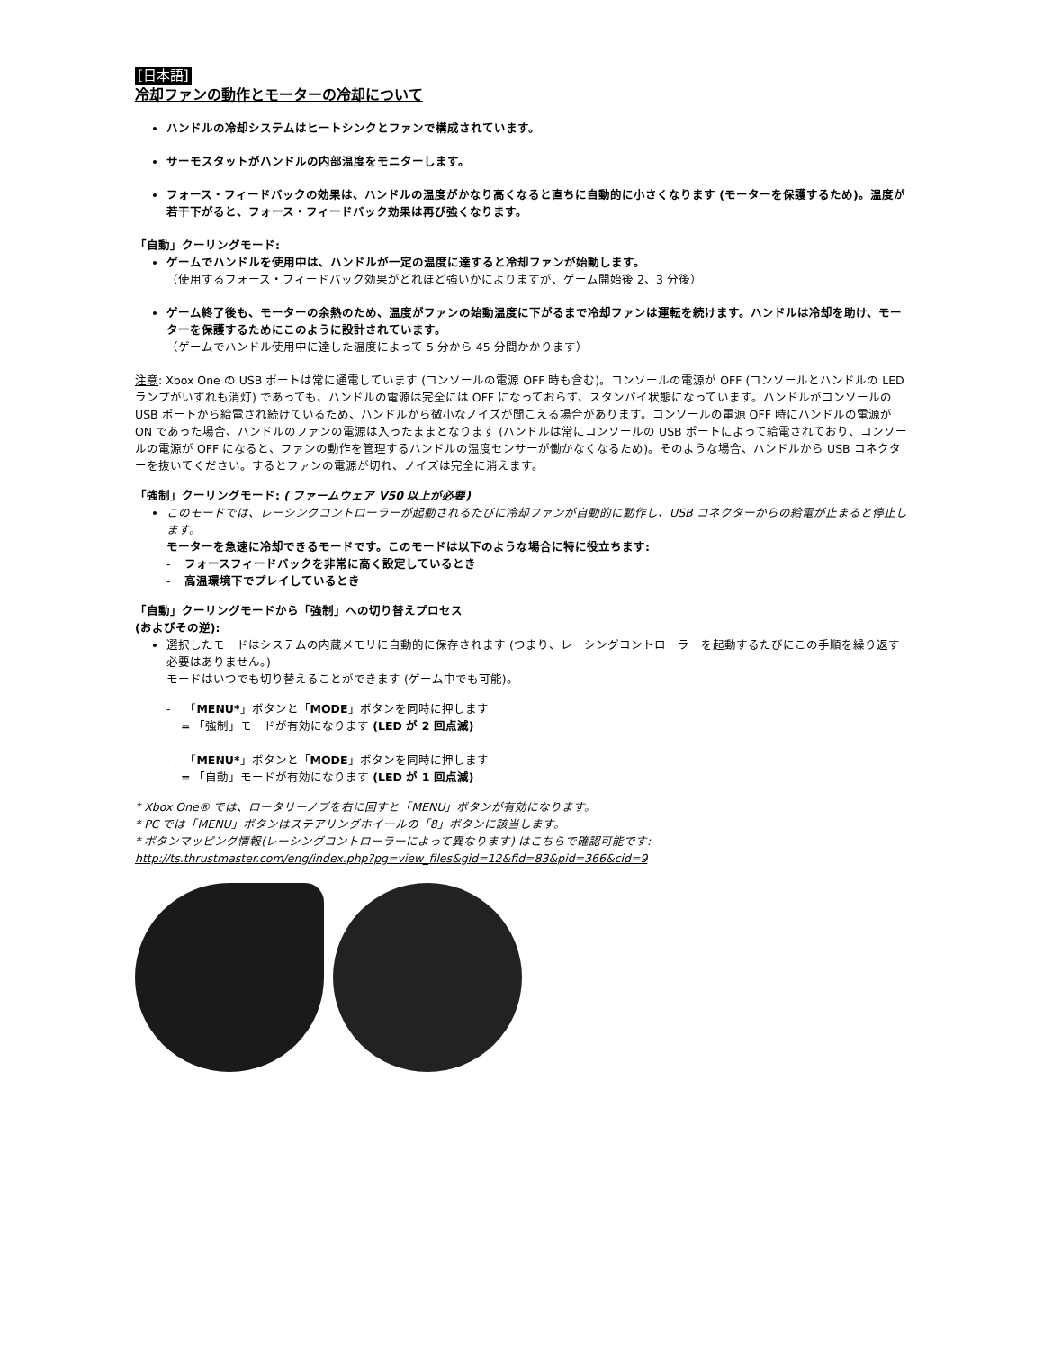[日本語]
冷却ファンの動作とモーターの冷却について
ハンドルの冷却システムはヒートシンクとファンで構成されています。
サーモスタットがハンドルの内部温度をモニターします。
フォース・フィードバックの効果は、ハンドルの温度がかなり高くなると直ちに自動的に小さくなります (モーターを保護するため)。温度が若干下がると、フォース・フィードバック効果は再び強くなります。
「自動」クーリングモード:
ゲームでハンドルを使用中は、ハンドルが一定の温度に達すると冷却ファンが始動します。
（使用するフォース・フィードバック効果がどれほど強いかによりますが、ゲーム開始後 2、3 分後）
ゲーム終了後も、モーターの余熱のため、温度がファンの始動温度に下がるまで冷却ファンは運転を続けます。ハンドルは冷却を助け、モーターを保護するためにこのように設計されています。
（ゲームでハンドル使用中に達した温度によって 5 分から 45 分間かかります）
注意: Xbox One の USB ポートは常に通電しています (コンソールの電源 OFF 時も含む)。コンソールの電源が OFF (コンソールとハンドルの LED ランプがいずれも消灯) であっても、ハンドルの電源は完全には OFF になっておらず、スタンバイ状態になっています。ハンドルがコンソールの USB ポートから給電され続けているため、ハンドルから微小なノイズが聞こえる場合があります。コンソールの電源 OFF 時にハンドルの電源が ON であった場合、ハンドルのファンの電源は入ったままとなります (ハンドルは常にコンソールの USB ポートによって給電されており、コンソールの電源が OFF になると、ファンの動作を管理するハンドルの温度センサーが働かなくなるため)。そのような場合、ハンドルから USB コネクターを抜いてください。するとファンの電源が切れ、ノイズは完全に消えます。
「強制」クーリングモード: ( ファームウェア V50 以上が必要)
このモードでは、レーシングコントローラーが起動されるたびに冷却ファンが自動的に動作し、USB コネクターからの給電が止まると停止します。
モーターを急速に冷却できるモードです。このモードは以下のような場合に特に役立ちます:
- フォースフィードバックを非常に高く設定しているとき
- 高温環境下でプレイしているとき
「自動」クーリングモードから「強制」への切り替えプロセス
(およびその逆):
選択したモードはシステムの内蔵メモリに自動的に保存されます (つまり、レーシングコントローラーを起動するたびにこの手順を繰り返す必要はありません。)
モードはいつでも切り替えることができます (ゲーム中でも可能)。
- 「MENU*」ボタンと「MODE」ボタンを同時に押します
= 「強制」モードが有効になります (LED が 2 回点滅)
- 「MENU*」ボタンと「MODE」ボタンを同時に押します
= 「自動」モードが有効になります (LED が 1 回点滅)
* Xbox One® では、ロータリーノブを右に回すと「MENU」ボタンが有効になります。
* PC では「MENU」ボタンはステアリングホイールの「8」ボタンに該当します。
* ボタンマッピング情報(レーシングコントローラーによって異なります) はこちらで確認可能です:
http://ts.thrustmaster.com/eng/index.php?pg=view_files&gid=12&fid=83&pid=366&cid=9